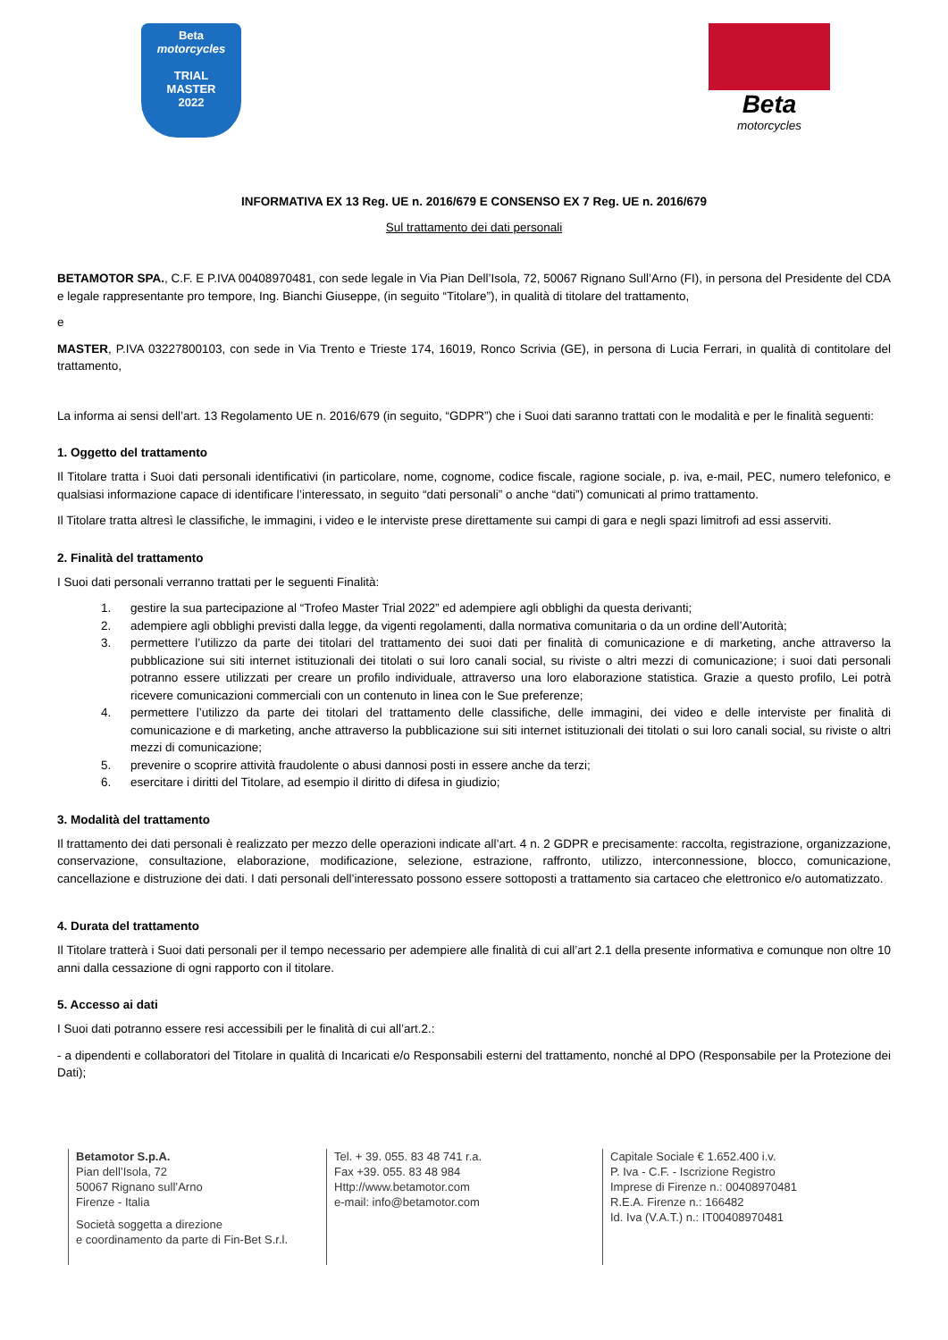Beta
motorcycles
TRIAL
MASTER
2022
Beta
motorcycles
INFORMATIVA EX 13 Reg. UE n. 2016/679 E CONSENSO EX 7 Reg. UE n. 2016/679
Sul trattamento dei dati personali
BETAMOTOR SPA., C.F. E P.IVA 00408970481, con sede legale in Via Pian Dell’Isola, 72, 50067 Rignano Sull’Arno (FI), in persona del Presidente del CDA e legale rappresentante pro tempore, Ing. Bianchi Giuseppe, (in seguito “Titolare”), in qualità di titolare del trattamento,
e
MASTER, P.IVA 03227800103, con sede in Via Trento e Trieste 174, 16019, Ronco Scrivia (GE), in persona di Lucia Ferrari, in qualità di contitolare del trattamento,
La informa ai sensi dell’art. 13 Regolamento UE n. 2016/679 (in seguito, “GDPR”) che i Suoi dati saranno trattati con le modalità e per le finalità seguenti:
1. Oggetto del trattamento
Il Titolare tratta i Suoi dati personali identificativi (in particolare, nome, cognome, codice fiscale, ragione sociale, p. iva, e-mail, PEC, numero telefonico, e qualsiasi informazione capace di identificare l’interessato, in seguito “dati personali” o anche “dati”) comunicati al primo trattamento.
Il Titolare tratta altresì le classifiche, le immagini, i video e le interviste prese direttamente sui campi di gara e negli spazi limitrofi ad essi asserviti.
2. Finalità del trattamento
I Suoi dati personali verranno trattati per le seguenti Finalità:
1. gestire la sua partecipazione al “Trofeo Master Trial 2022” ed adempiere agli obblighi da questa derivanti;
2. adempiere agli obblighi previsti dalla legge, da vigenti regolamenti, dalla normativa comunitaria o da un ordine dell’Autorità;
3. permettere l’utilizzo da parte dei titolari del trattamento dei suoi dati per finalità di comunicazione e di marketing, anche attraverso la pubblicazione sui siti internet istituzionali dei titolati o sui loro canali social, su riviste o altri mezzi di comunicazione; i suoi dati personali potranno essere utilizzati per creare un profilo individuale, attraverso una loro elaborazione statistica. Grazie a questo profilo, Lei potrà ricevere comunicazioni commerciali con un contenuto in linea con le Sue preferenze;
4. permettere l’utilizzo da parte dei titolari del trattamento delle classifiche, delle immagini, dei video e delle interviste per finalità di comunicazione e di marketing, anche attraverso la pubblicazione sui siti internet istituzionali dei titolati o sui loro canali social, su riviste o altri mezzi di comunicazione;
5. prevenire o scoprire attività fraudolente o abusi dannosi posti in essere anche da terzi;
6. esercitare i diritti del Titolare, ad esempio il diritto di difesa in giudizio;
3. Modalità del trattamento
Il trattamento dei dati personali è realizzato per mezzo delle operazioni indicate all’art. 4 n. 2 GDPR e precisamente: raccolta, registrazione, organizzazione, conservazione, consultazione, elaborazione, modificazione, selezione, estrazione, raffronto, utilizzo, interconnessione, blocco, comunicazione, cancellazione e distruzione dei dati. I dati personali dell’interessato possono essere sottoposti a trattamento sia cartaceo che elettronico e/o automatizzato.
4. Durata del trattamento
Il Titolare tratterà i Suoi dati personali per il tempo necessario per adempiere alle finalità di cui all’art 2.1 della presente informativa e comunque non oltre 10 anni dalla cessazione di ogni rapporto con il titolare.
5. Accesso ai dati
I Suoi dati potranno essere resi accessibili per le finalità di cui all’art.2.:
- a dipendenti e collaboratori del Titolare in qualità di Incaricati e/o Responsabili esterni del trattamento, nonché al DPO (Responsabile per la Protezione dei Dati);
Betamotor S.p.A.
Pian dell’Isola, 72
50067 Rignano sull’Arno
Firenze - Italia
Società soggetta a direzione
e coordinamento da parte di Fin-Bet S.r.l.
Tel. + 39. 055. 83 48 741 r.a.
Fax +39. 055. 83 48 984
Http://www.betamotor.com
e-mail: info@betamotor.com
Capitale Sociale € 1.652.400 i.v.
P. Iva - C.F. - Iscrizione Registro
Imprese di Firenze n.: 00408970481
R.E.A. Firenze n.: 166482
Id. Iva (V.A.T.) n.: IT00408970481